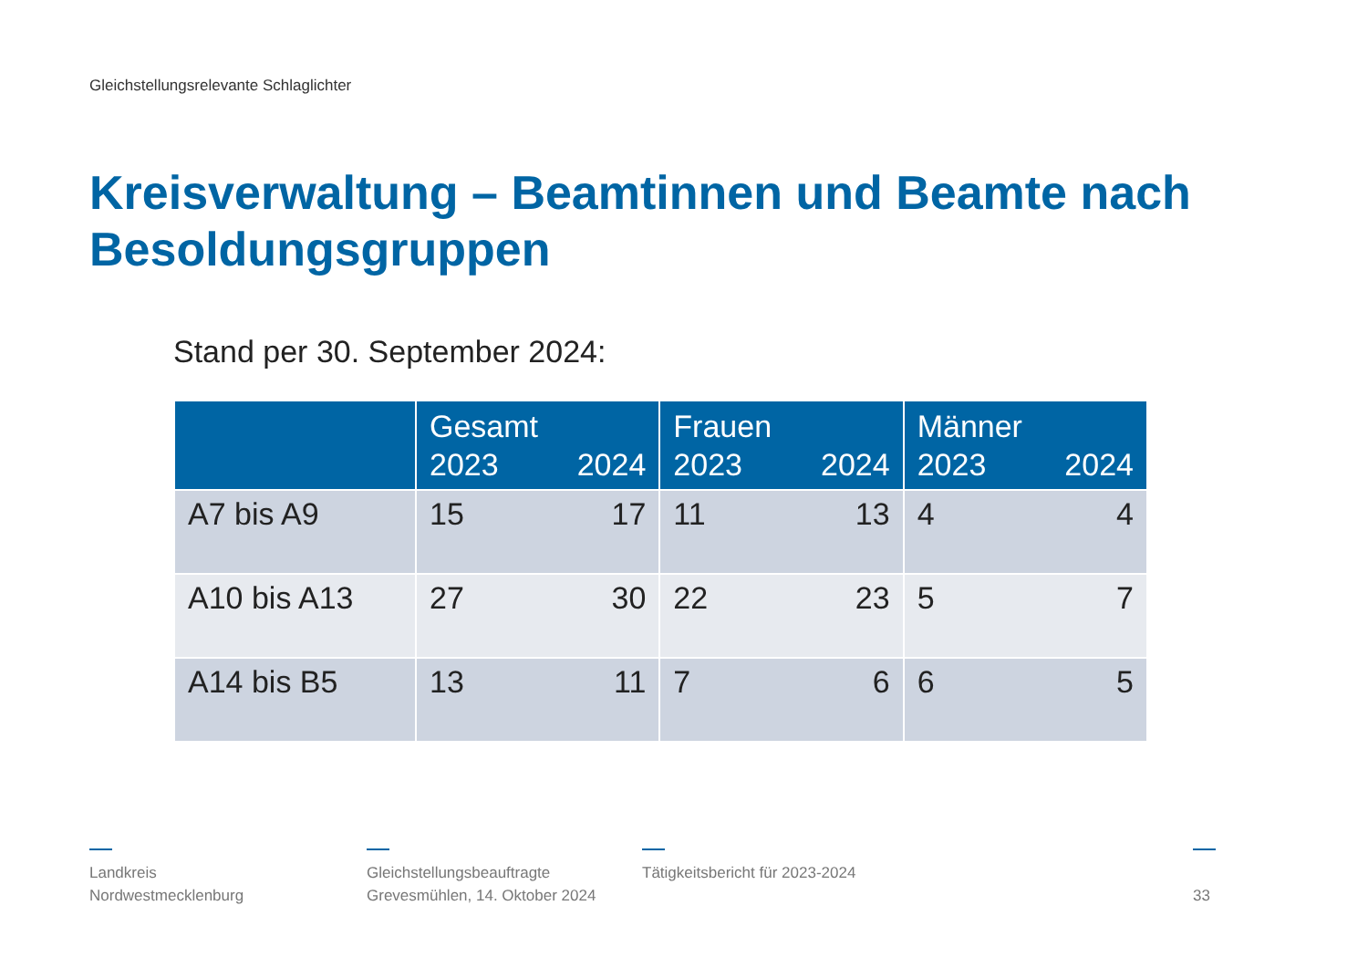Gleichstellungsrelevante Schlaglichter
Kreisverwaltung – Beamtinnen und Beamte nach Besoldungsgruppen
Stand per 30. September 2024:
| | Gesamt 2023 2024 | Frauen 2023 2024 | Männer 2023 2024 |
| --- | --- | --- | --- |
| A7 bis A9 | 15 17 | 11 13 | 4 4 |
| A10 bis A13 | 27 30 | 22 23 | 5 7 |
| A14 bis B5 | 13 11 | 7 6 | 6 5 |
Landkreis
Nordwestmecklenburg
Gleichstellungsbeauftragte
Grevesmühlen, 14. Oktober 2024
Tätigkeitsbericht für 2023-2024
33